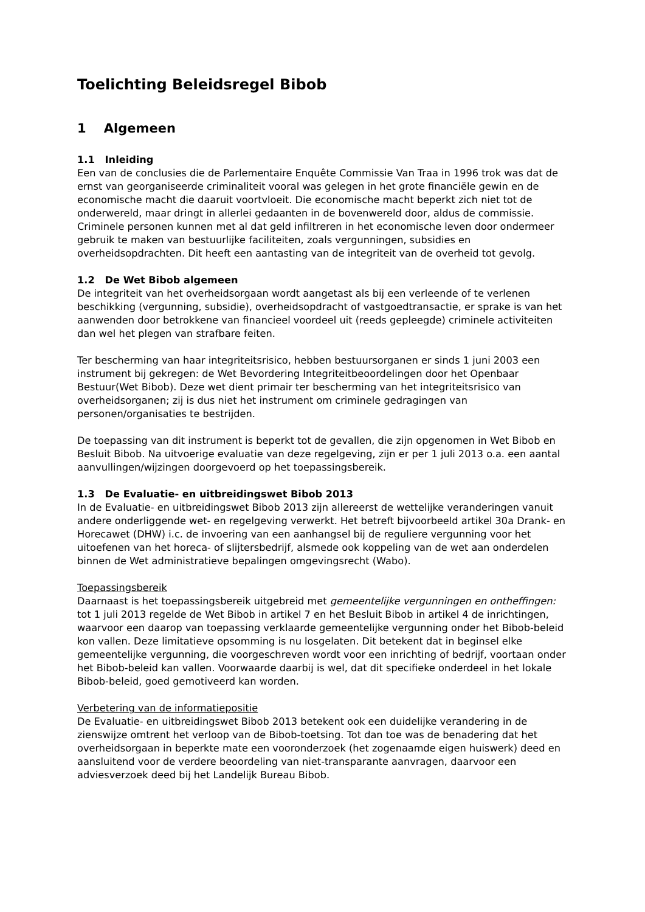Toelichting Beleidsregel Bibob
1 Algemeen
1.1 Inleiding
Een van de conclusies die de Parlementaire Enquête Commissie Van Traa in 1996 trok was dat de ernst van georganiseerde criminaliteit vooral was gelegen in het grote financiële gewin en de economische macht die daaruit voortvloeit. Die economische macht beperkt zich niet tot de onderwereld, maar dringt in allerlei gedaanten in de bovenwereld door, aldus de commissie. Criminele personen kunnen met al dat geld infiltreren in het economische leven door ondermeer gebruik te maken van bestuurlijke faciliteiten, zoals vergunningen, subsidies en overheidsopdrachten. Dit heeft een aantasting van de integriteit van de overheid tot gevolg.
1.2 De Wet Bibob algemeen
De integriteit van het overheidsorgaan wordt aangetast als bij een verleende of te verlenen beschikking (vergunning, subsidie), overheidsopdracht of vastgoedtransactie, er sprake is van het aanwenden door betrokkene van financieel voordeel uit (reeds gepleegde) criminele activiteiten dan wel het plegen van strafbare feiten.
Ter bescherming van haar integriteitsrisico, hebben bestuursorganen er sinds 1 juni 2003 een instrument bij gekregen: de Wet Bevordering Integriteitbeoordelingen door het Openbaar Bestuur(Wet Bibob). Deze wet dient primair ter bescherming van het integriteitsrisico van overheidsorganen; zij is dus niet het instrument om criminele gedragingen van personen/organisaties te bestrijden.
De toepassing van dit instrument is beperkt tot de gevallen, die zijn opgenomen in Wet Bibob en Besluit Bibob. Na uitvoerige evaluatie van deze regelgeving, zijn er per 1 juli 2013 o.a. een aantal aanvullingen/wijzingen doorgevoerd op het toepassingsbereik.
1.3 De Evaluatie- en uitbreidingswet Bibob 2013
In de Evaluatie- en uitbreidingswet Bibob 2013 zijn allereerst de wettelijke veranderingen vanuit andere onderliggende wet- en regelgeving verwerkt. Het betreft bijvoorbeeld artikel 30a Drank- en Horecawet (DHW) i.c. de invoering van een aanhangsel bij de reguliere vergunning voor het uitoefenen van het horeca- of slijtersbedrijf, alsmede ook koppeling van de wet aan onderdelen binnen de Wet administratieve bepalingen omgevingsrecht (Wabo).
Toepassingsbereik
Daarnaast is het toepassingsbereik uitgebreid met gemeentelijke vergunningen en ontheffingen: tot 1 juli 2013 regelde de Wet Bibob in artikel 7 en het Besluit Bibob in artikel 4 de inrichtingen, waarvoor een daarop van toepassing verklaarde gemeentelijke vergunning onder het Bibob-beleid kon vallen. Deze limitatieve opsomming is nu losgelaten. Dit betekent dat in beginsel elke gemeentelijke vergunning, die voorgeschreven wordt voor een inrichting of bedrijf, voortaan onder het Bibob-beleid kan vallen. Voorwaarde daarbij is wel, dat dit specifieke onderdeel in het lokale Bibob-beleid, goed gemotiveerd kan worden.
Verbetering van de informatiepositie
De Evaluatie- en uitbreidingswet Bibob 2013 betekent ook een duidelijke verandering in de zienswijze omtrent het verloop van de Bibob-toetsing. Tot dan toe was de benadering dat het overheidsorgaan in beperkte mate een vooronderzoek (het zogenaamde eigen huiswerk) deed en aansluitend voor de verdere beoordeling van niet-transparante aanvragen, daarvoor een adviesverzoek deed bij het Landelijk Bureau Bibob.